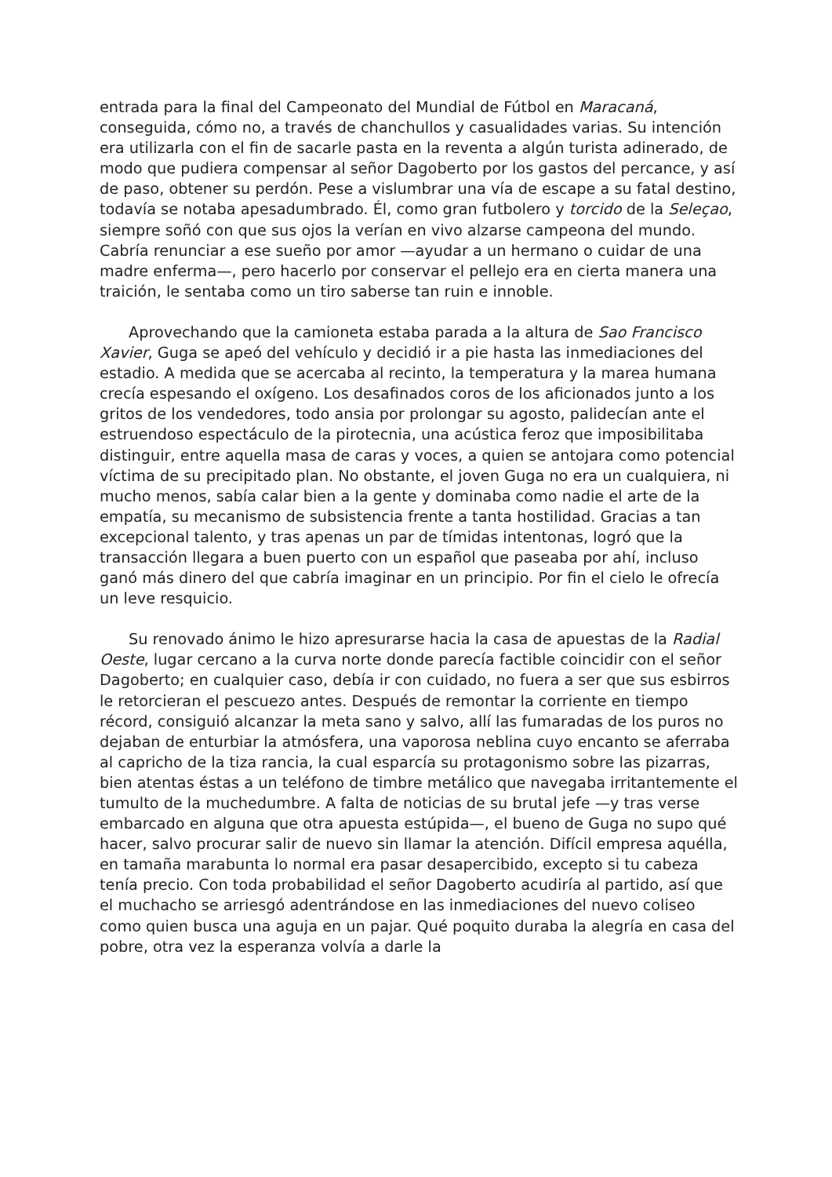entrada para la final del Campeonato del Mundial de Fútbol en Maracaná, conseguida, cómo no, a través de chanchullos y casualidades varias. Su intención era utilizarla con el fin de sacarle pasta en la reventa a algún turista adinerado, de modo que pudiera compensar al señor Dagoberto por los gastos del percance, y así de paso, obtener su perdón. Pese a vislumbrar una vía de escape a su fatal destino, todavía se notaba apesadumbrado. Él, como gran futbolero y torcido de la Seleçao, siempre soñó con que sus ojos la verían en vivo alzarse campeona del mundo. Cabría renunciar a ese sueño por amor —ayudar a un hermano o cuidar de una madre enferma—, pero hacerlo por conservar el pellejo era en cierta manera una traición, le sentaba como un tiro saberse tan ruin e innoble.
Aprovechando que la camioneta estaba parada a la altura de Sao Francisco Xavier, Guga se apeó del vehículo y decidió ir a pie hasta las inmediaciones del estadio. A medida que se acercaba al recinto, la temperatura y la marea humana crecía espesando el oxígeno. Los desafinados coros de los aficionados junto a los gritos de los vendedores, todo ansia por prolongar su agosto, palidecían ante el estruendoso espectáculo de la pirotecnia, una acústica feroz que imposibilitaba distinguir, entre aquella masa de caras y voces, a quien se antojara como potencial víctima de su precipitado plan. No obstante, el joven Guga no era un cualquiera, ni mucho menos, sabía calar bien a la gente y dominaba como nadie el arte de la empatía, su mecanismo de subsistencia frente a tanta hostilidad. Gracias a tan excepcional talento, y tras apenas un par de tímidas intentonas, logró que la transacción llegara a buen puerto con un español que paseaba por ahí, incluso ganó más dinero del que cabría imaginar en un principio. Por fin el cielo le ofrecía un leve resquicio.
Su renovado ánimo le hizo apresurarse hacia la casa de apuestas de la Radial Oeste, lugar cercano a la curva norte donde parecía factible coincidir con el señor Dagoberto; en cualquier caso, debía ir con cuidado, no fuera a ser que sus esbirros le retorcieran el pescuezo antes. Después de remontar la corriente en tiempo récord, consiguió alcanzar la meta sano y salvo, allí las fumaradas de los puros no dejaban de enturbiar la atmósfera, una vaporosa neblina cuyo encanto se aferraba al capricho de la tiza rancia, la cual esparcía su protagonismo sobre las pizarras, bien atentas éstas a un teléfono de timbre metálico que navegaba irritantemente el tumulto de la muchedumbre. A falta de noticias de su brutal jefe —y tras verse embarcado en alguna que otra apuesta estúpida—, el bueno de Guga no supo qué hacer, salvo procurar salir de nuevo sin llamar la atención. Difícil empresa aquélla, en tamaña marabunta lo normal era pasar desapercibido, excepto si tu cabeza tenía precio. Con toda probabilidad el señor Dagoberto acudiría al partido, así que el muchacho se arriesgó adentrándose en las inmediaciones del nuevo coliseo como quien busca una aguja en un pajar. Qué poquito duraba la alegría en casa del pobre, otra vez la esperanza volvía a darle la